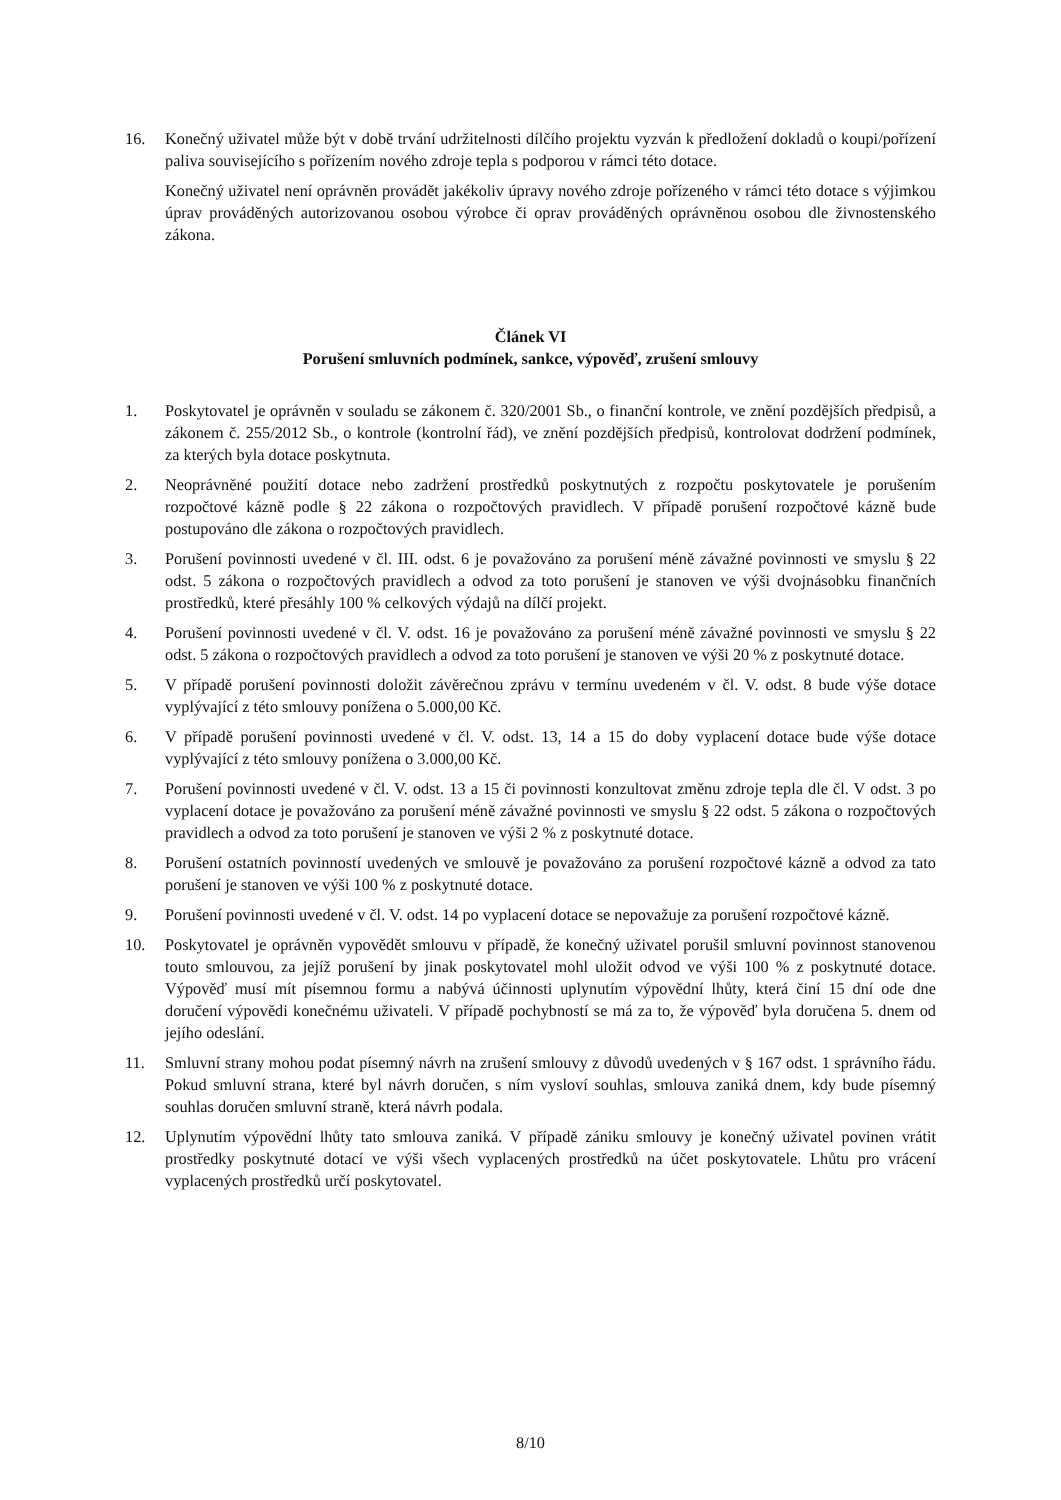16. Konečný uživatel může být v době trvání udržitelnosti dílčího projektu vyzván k předložení dokladů o koupi/pořízení paliva souvisejícího s pořízením nového zdroje tepla s podporou v rámci této dotace.
Konečný uživatel není oprávněn provádět jakékoliv úpravy nového zdroje pořízeného v rámci této dotace s výjimkou úprav prováděných autorizovanou osobou výrobce či oprav prováděných oprávněnou osobou dle živnostenského zákona.
Článek VI
Porušení smluvních podmínek, sankce, výpověď, zrušení smlouvy
1. Poskytovatel je oprávněn v souladu se zákonem č. 320/2001 Sb., o finanční kontrole, ve znění pozdějších předpisů, a zákonem č. 255/2012 Sb., o kontrole (kontrolní řád), ve znění pozdějších předpisů, kontrolovat dodržení podmínek, za kterých byla dotace poskytnuta.
2. Neoprávněné použití dotace nebo zadržení prostředků poskytnutých z rozpočtu poskytovatele je porušením rozpočtové kázně podle § 22 zákona o rozpočtových pravidlech. V případě porušení rozpočtové kázně bude postupováno dle zákona o rozpočtových pravidlech.
3. Porušení povinnosti uvedené v čl. III. odst. 6 je považováno za porušení méně závažné povinnosti ve smyslu § 22 odst. 5 zákona o rozpočtových pravidlech a odvod za toto porušení je stanoven ve výši dvojnásobku finančních prostředků, které přesáhly 100 % celkových výdajů na dílčí projekt.
4. Porušení povinnosti uvedené v čl. V. odst. 16 je považováno za porušení méně závažné povinnosti ve smyslu § 22 odst. 5 zákona o rozpočtových pravidlech a odvod za toto porušení je stanoven ve výši 20 % z poskytnuté dotace.
5. V případě porušení povinnosti doložit závěrečnou zprávu v termínu uvedeném v čl. V. odst. 8 bude výše dotace vyplývající z této smlouvy ponížena o 5.000,00 Kč.
6. V případě porušení povinnosti uvedené v čl. V. odst. 13, 14 a 15 do doby vyplacení dotace bude výše dotace vyplývající z této smlouvy ponížena o 3.000,00 Kč.
7. Porušení povinnosti uvedené v čl. V. odst. 13 a 15 či povinnosti konzultovat změnu zdroje tepla dle čl. V odst. 3 po vyplacení dotace je považováno za porušení méně závažné povinnosti ve smyslu § 22 odst. 5 zákona o rozpočtových pravidlech a odvod za toto porušení je stanoven ve výši 2 % z poskytnuté dotace.
8. Porušení ostatních povinností uvedených ve smlouvě je považováno za porušení rozpočtové kázně a odvod za tato porušení je stanoven ve výši 100 % z poskytnuté dotace.
9. Porušení povinnosti uvedené v čl. V. odst. 14 po vyplacení dotace se nepovažuje za porušení rozpočtové kázně.
10. Poskytovatel je oprávněn vypovědět smlouvu v případě, že konečný uživatel porušil smluvní povinnost stanovenou touto smlouvou, za jejíž porušení by jinak poskytovatel mohl uložit odvod ve výši 100 % z poskytnuté dotace. Výpověď musí mít písemnou formu a nabývá účinnosti uplynutím výpovědní lhůty, která činí 15 dní ode dne doručení výpovědi konečnému uživateli. V případě pochybností se má za to, že výpověď byla doručena 5. dnem od jejího odeslání.
11. Smluvní strany mohou podat písemný návrh na zrušení smlouvy z důvodů uvedených v § 167 odst. 1 správního řádu. Pokud smluvní strana, které byl návrh doručen, s ním vysloví souhlas, smlouva zaniká dnem, kdy bude písemný souhlas doručen smluvní straně, která návrh podala.
12. Uplynutím výpovědní lhůty tato smlouva zaniká. V případě zániku smlouvy je konečný uživatel povinen vrátit prostředky poskytnuté dotací ve výši všech vyplacených prostředků na účet poskytovatele. Lhůtu pro vrácení vyplacených prostředků určí poskytovatel.
8/10